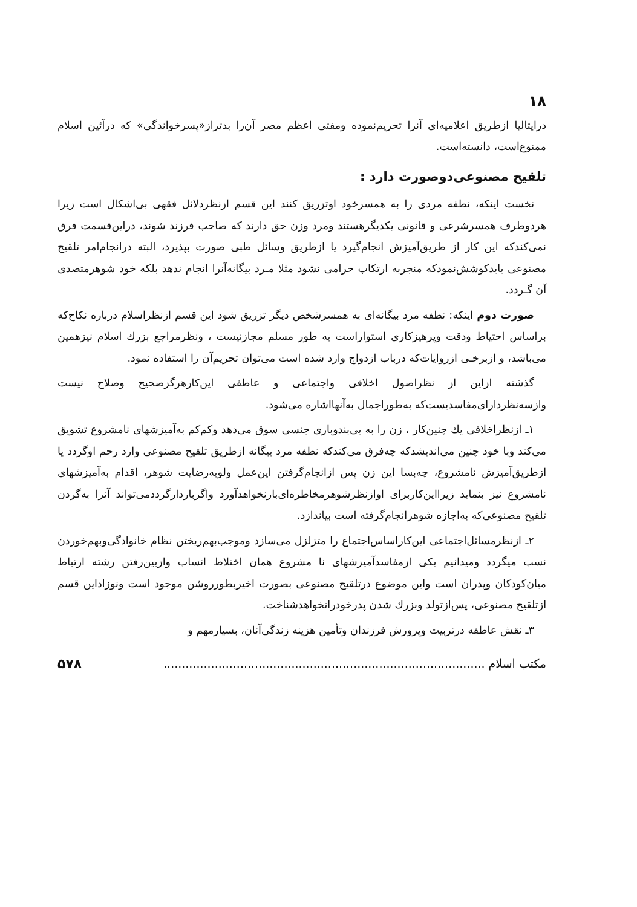۱۸
درایتالیا ازطریق اعلامیه‌ای آنرا تحریم‌نموده ومفتی اعظم مصر آن‌را بدتراز«پسرخواندگی» که درآئین اسلام ممنوع‌است، دانسته‌است.
تلقیح مصنوعی‌دوصورت دارد :
نخست اینکه، نطفه مردی را به همسرخود اوتزریق کنند این قسم ازنظردلائل فقهی بی‌اشکال است زیرا هردوطرف همسرشرعی و قانونی یکدیگرهستند ومرد وزن حق دارند که صاحب فرزند شوند، دراین‌قسمت فرق نمی‌کندکه این کار از طریق‌آمیزش انجام‌گیرد یا ازطریق وسائل طبی صورت بپذیرد، البته درانجام‌امر تلقیح مصنوعی بایدکوشش‌نمودکه منجربه ارتکاب حرامی نشود مثلا مـرد بیگانه‌آنرا انجام ندهد بلکه خود شوهرمتصدی آن گـردد.
صورت دوم اینکه: نطفه مرد بیگانه‌ای به همسرشخص دیگر تزریق شود این قسم ازنظراسلام درباره نکاح‌که براساس احتیاط ودقت وپرهیزکاری استواراست به طور مسلم مجازنیست ، ونظرمراجع بزرك اسلام نیزهمین می‌باشد، و ازبرخـی ازروایات‌که درباب ازدواج وارد شده است می‌توان تحریم‌آن را استفاده نمود.
گذشته ازاین از نظراصول اخلاقی واجتماعی و عاطفی این‌کارهرگزصحیح وصلاح نیست وازسه‌نظردارای‌مفاسدیست‌که به‌طوراجمال به‌آنهااشاره می‌شود.
۱ـ ازنظراخلاقی یك چنین‌کار ، زن را به بی‌بندوباری جنسی سوق می‌دهد وکم‌کم به‌آمیزشهای نامشروع تشویق می‌کند وبا خود چنین می‌اندیشدکه چه‌فرق می‌کندکه نطفه مرد بیگانه ازطریق تلقیح مصنوعی وارد رحم اوگردد یا ازطریق‌آمیزش نامشروع، چه‌بسا این زن پس ازانجام‌گرفتن این‌عمل ولوبه‌رضایت شوهر، اقدام به‌آمیزشهای نامشروع نیز بنماید زیرااین‌کاربرای اوازنظرشوهرمخاطره‌ای‌بارنخواهدآورد واگرباردارگرددمی‌تواند آنرا به‌گردن تلقیح مصنوعی‌که به‌اجازه شوهرانجام‌گرفته است بیاندازد.
۲ـ ازنظرمسائل‌اجتماعی این‌کاراساس‌اجتماع را متزلزل می‌سازد وموجب‌بهم‌ریختن نظام خانوادگی‌وبهم‌خوردن نسب میگردد ومیدانیم یکی ازمفاسدآمیزشهای نا مشروع همان اختلاط انساب وازبین‌رفتن رشته ارتباط میان‌کودکان وپدران است واین موضوع درتلقیح مصنوعی بصورت اخیربطورروشن موجود است ونوزاداین قسم ازتلقیح مصنوعی، پس‌ازتولد وبزرك شدن پدرخودرانخواهدشناخت.
۳ـ نقش عاطفه درتربیت وپرورش فرزندان وتأمین هزینه زندگی‌آنان، بسیارمهم و
مکتب اسلام ........................................................................................ ۵۷۸